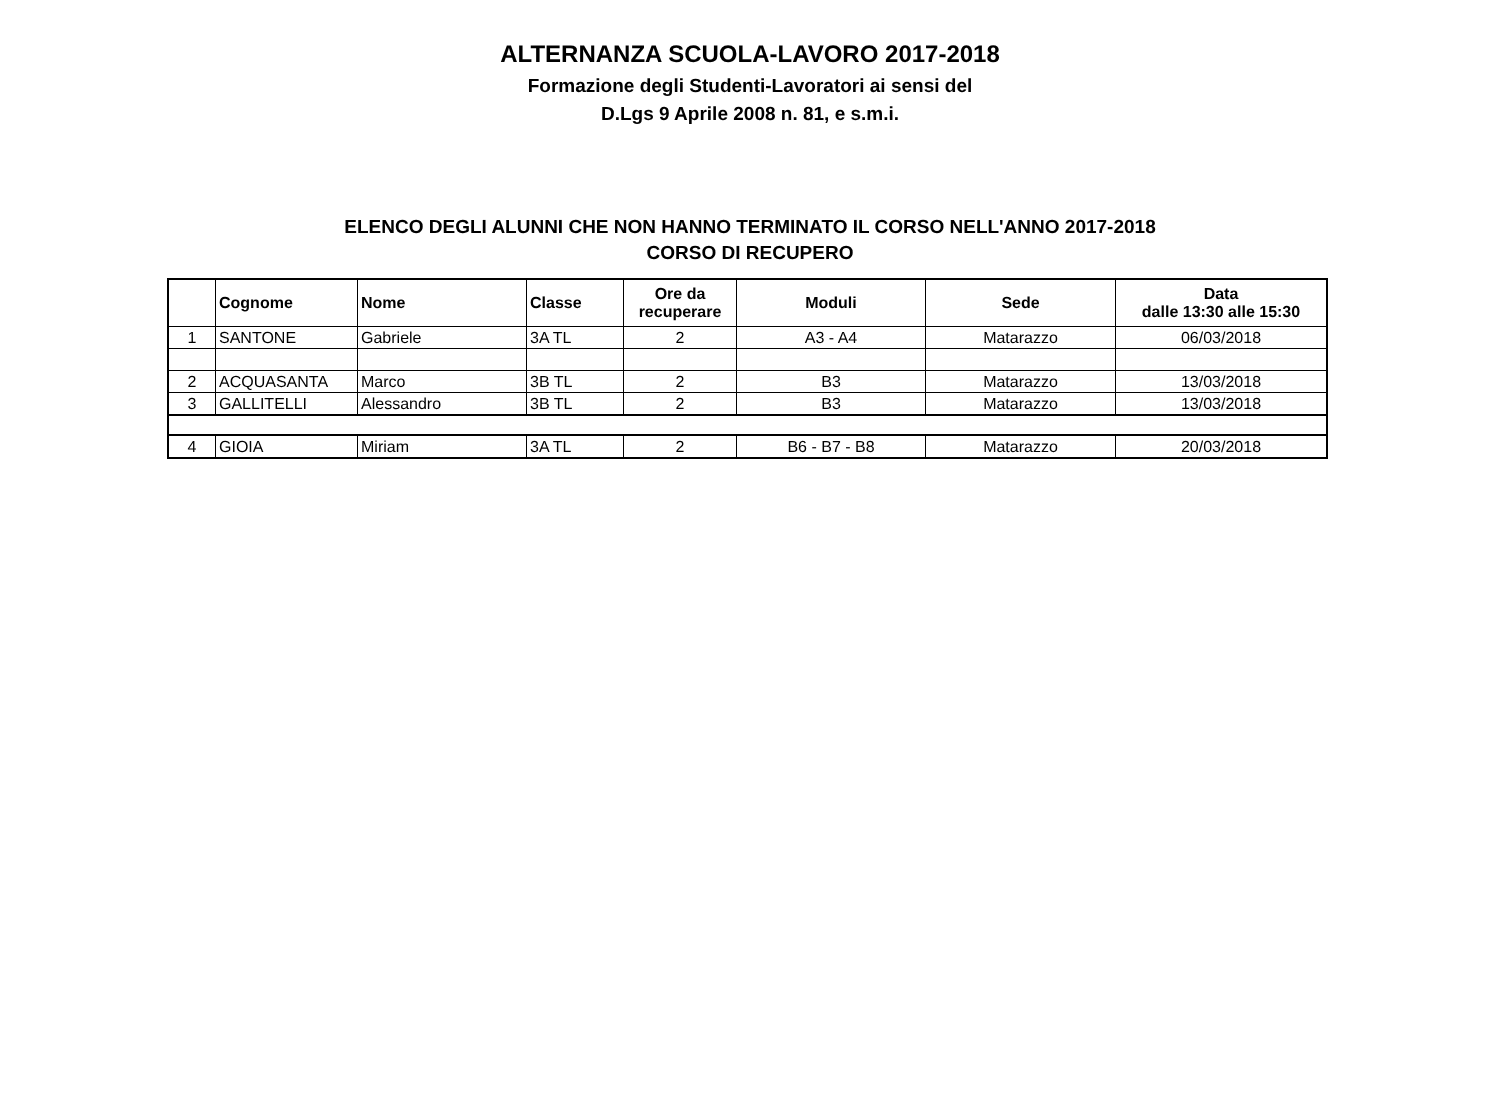ALTERNANZA SCUOLA-LAVORO 2017-2018
Formazione degli Studenti-Lavoratori ai sensi del
D.Lgs 9 Aprile 2008 n. 81, e s.m.i.
ELENCO DEGLI ALUNNI CHE NON HANNO TERMINATO IL CORSO NELL'ANNO 2017-2018
CORSO DI RECUPERO
| | Cognome | Nome | Classe | Ore da recuperare | Moduli | Sede | Data dalle 13:30 alle 15:30 |
| --- | --- | --- | --- | --- | --- | --- | --- |
| 1 | SANTONE | Gabriele | 3A TL | 2 | A3 - A4 | Matarazzo | 06/03/2018 |
| 2 | ACQUASANTA | Marco | 3B TL | 2 | B3 | Matarazzo | 13/03/2018 |
| 3 | GALLITELLI | Alessandro | 3B TL | 2 | B3 | Matarazzo | 13/03/2018 |
| 4 | GIOIA | Miriam | 3A TL | 2 | B6 - B7 - B8 | Matarazzo | 20/03/2018 |